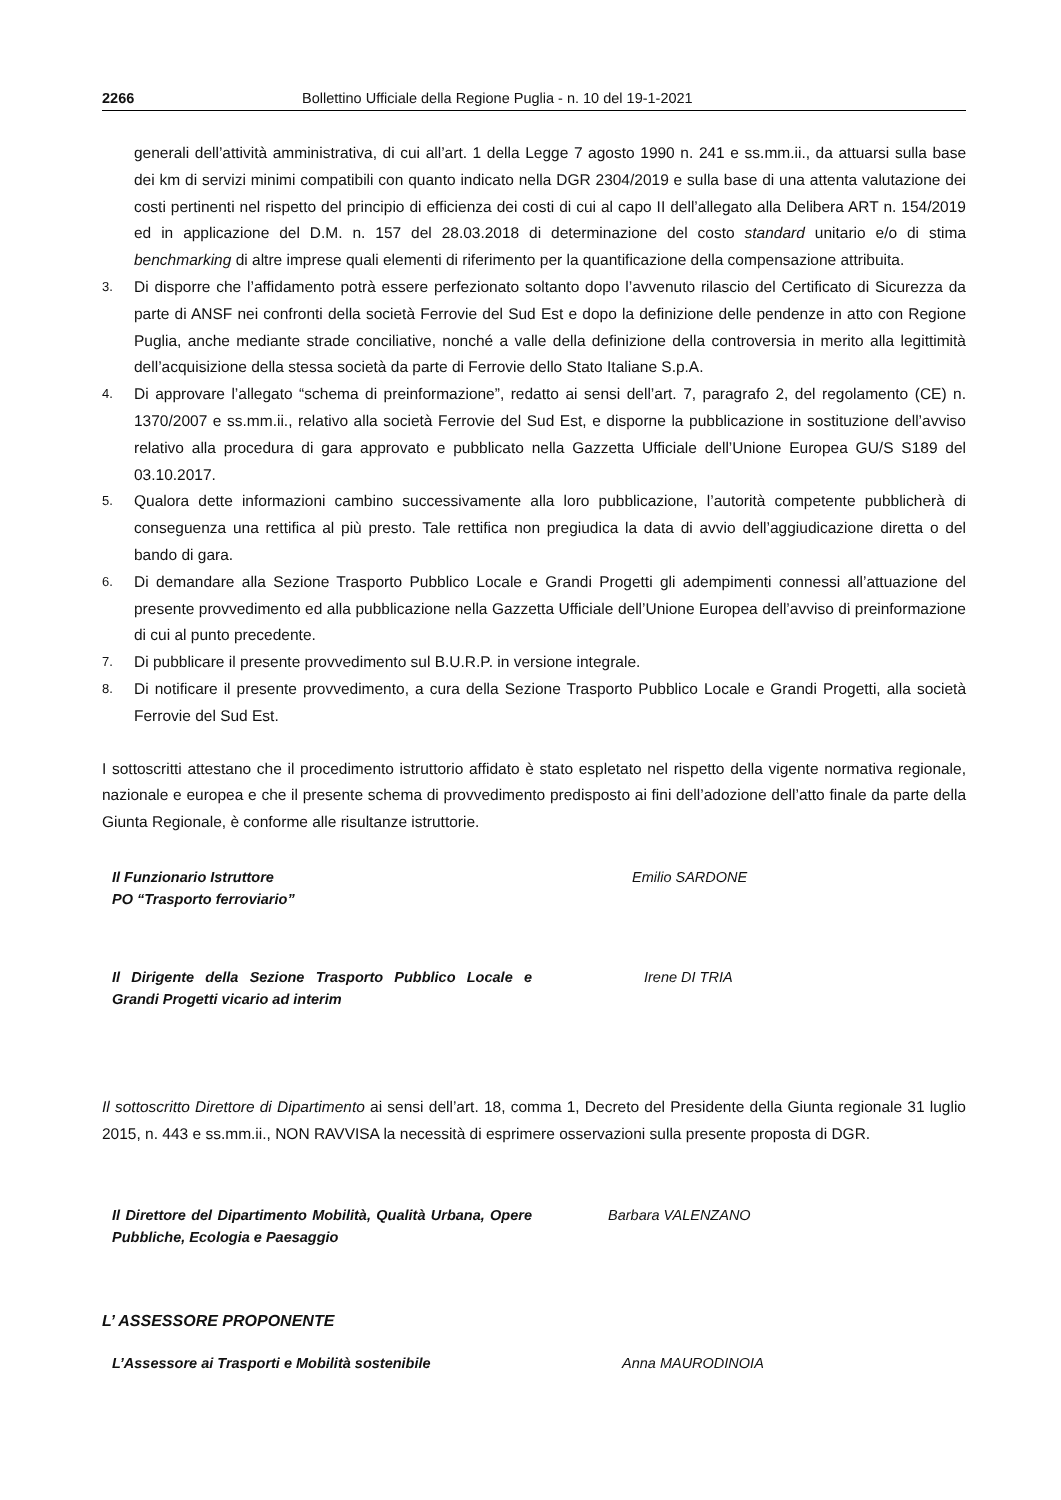2266 Bollettino Ufficiale della Regione Puglia - n. 10 del 19-1-2021
generali dell’attività amministrativa, di cui all’art. 1 della Legge 7 agosto 1990 n. 241 e ss.mm.ii., da attuarsi sulla base dei km di servizi minimi compatibili con quanto indicato nella DGR 2304/2019 e sulla base di una attenta valutazione dei costi pertinenti nel rispetto del principio di efficienza dei costi di cui al capo II dell’allegato alla Delibera ART n. 154/2019 ed in applicazione del D.M. n. 157 del 28.03.2018 di determinazione del costo standard unitario e/o di stima benchmarking di altre imprese quali elementi di riferimento per la quantificazione della compensazione attribuita.
3.
Di disporre che l’affidamento potrà essere perfezionato soltanto dopo l’avvenuto rilascio del Certificato di Sicurezza da parte di ANSF nei confronti della società Ferrovie del Sud Est e dopo la definizione delle pendenze in atto con Regione Puglia, anche mediante strade conciliative, nonché a valle della definizione della controversia in merito alla legittimità dell’acquisizione della stessa società da parte di Ferrovie dello Stato Italiane S.p.A.
4.
Di approvare l’allegato “schema di preinformazione”, redatto ai sensi dell’art. 7, paragrafo 2, del regolamento (CE) n. 1370/2007 e ss.mm.ii., relativo alla società Ferrovie del Sud Est, e disporne la pubblicazione in sostituzione dell’avviso relativo alla procedura di gara approvato e pubblicato nella Gazzetta Ufficiale dell’Unione Europea GU/S S189 del 03.10.2017.
5.
Qualora dette informazioni cambino successivamente alla loro pubblicazione, l’autorità competente pubblicherà di conseguenza una rettifica al più presto. Tale rettifica non pregiudica la data di avvio dell’aggiudicazione diretta o del bando di gara.
6.
Di demandare alla Sezione Trasporto Pubblico Locale e Grandi Progetti gli adempimenti connessi all’attuazione del presente provvedimento ed alla pubblicazione nella Gazzetta Ufficiale dell’Unione Europea dell’avviso di preinformazione di cui al punto precedente.
7.
Di pubblicare il presente provvedimento sul B.U.R.P. in versione integrale.
8.
Di notificare il presente provvedimento, a cura della Sezione Trasporto Pubblico Locale e Grandi Progetti, alla società Ferrovie del Sud Est.
I sottoscritti attestano che il procedimento istruttorio affidato è stato espletato nel rispetto della vigente normativa regionale, nazionale e europea e che il presente schema di provvedimento predisposto ai fini dell’adozione dell’atto finale da parte della Giunta Regionale, è conforme alle risultanze istruttorie.
Il Funzionario Istruttore
PO “Trasporto ferroviario”
Emilio SARDONE
Il Dirigente della Sezione Trasporto Pubblico Locale e Grandi Progetti vicario ad interim
Irene DI TRIA
Il sottoscritto Direttore di Dipartimento ai sensi dell’art. 18, comma 1, Decreto del Presidente della Giunta regionale 31 luglio 2015, n. 443 e ss.mm.ii., NON RAVVISA la necessità di esprimere osservazioni sulla presente proposta di DGR.
Il Direttore del Dipartimento Mobilità, Qualità Urbana, Opere Pubbliche, Ecologia e Paesaggio
Barbara VALENZANO
L’ ASSESSORE PROPONENTE
L’Assessore ai Trasporti e Mobilità sostenibile Anna MAURODINOIA